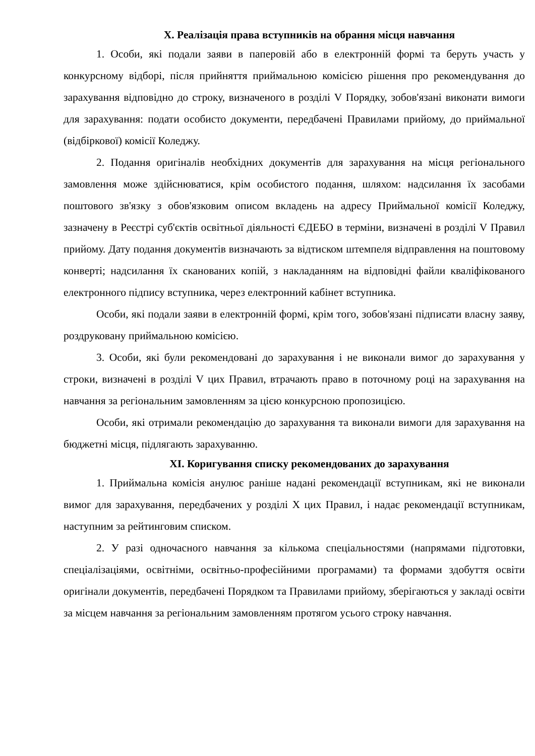X. Реалізація права вступників на обрання місця навчання
1. Особи, які подали заяви в паперовій або в електронній формі та беруть участь у конкурсному відборі, після прийняття приймальною комісією рішення про рекомендування до зарахування відповідно до строку, визначеного в розділі V Порядку, зобов'язані виконати вимоги для зарахування: подати особисто документи, передбачені Правилами прийому, до приймальної (відбіркової) комісії Коледжу.
2. Подання оригіналів необхідних документів для зарахування на місця регіонального замовлення може здійснюватися, крім особистого подання, шляхом: надсилання їх засобами поштового зв'язку з обов'язковим описом вкладень на адресу Приймальної комісії Коледжу, зазначену в Реєстрі суб'єктів освітньої діяльності ЄДЕБО в терміни, визначені в розділі V Правил прийому. Дату подання документів визначають за відтиском штемпеля відправлення на поштовому конверті; надсилання їх сканованих копій, з накладанням на відповідні файли кваліфікованого електронного підпису вступника, через електронний кабінет вступника.
Особи, які подали заяви в електронній формі, крім того, зобов'язані підписати власну заяву, роздруковану приймальною комісією.
3. Особи, які були рекомендовані до зарахування і не виконали вимог до зарахування у строки, визначені в розділі V цих Правил, втрачають право в поточному році на зарахування на навчання за регіональним замовленням за цією конкурсною пропозицією.
Особи, які отримали рекомендацію до зарахування та виконали вимоги для зарахування на бюджетні місця, підлягають зарахуванню.
XI. Коригування списку рекомендованих до зарахування
1. Приймальна комісія анулює раніше надані рекомендації вступникам, які не виконали вимог для зарахування, передбачених у розділі X цих Правил, і надає рекомендації вступникам, наступним за рейтинговим списком.
2. У разі одночасного навчання за кількома спеціальностями (напрямами підготовки, спеціалізаціями, освітніми, освітньо-професійними програмами) та формами здобуття освіти оригінали документів, передбачені Порядком та Правилами прийому, зберігаються у закладі освіти за місцем навчання за регіональним замовленням протягом усього строку навчання.